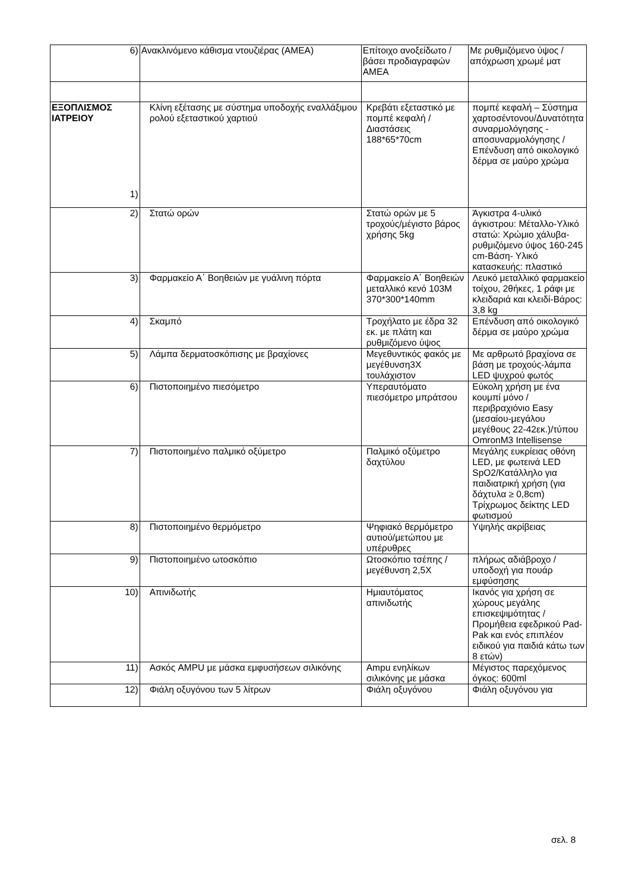| 6) | Ανακλινόμενο κάθισμα ντουζιέρας (ΑΜΕΑ) | Επίτοιχο ανοξείδωτο /βάσει προδιαγραφών ΑΜΕΑ | Με ρυθμιζόμενο ύψος / απόχρωση χρωμέ ματ |
| ΕΞΟΠΛΙΣΜΟΣ ΙΑΤΡΕΙΟΥ 1) | Κλίνη εξέτασης με σύστημα υποδοχής εναλλάξιμου ρολού εξεταστικού χαρτιού | Κρεβάτι εξεταστικό με πομπέ κεφαλή /Διαστάσεις 188*65*70cm | πομπέ κεφαλή – Σύστημα χαρτοσέντονου/Δυνατότητα συναρμολόγησης - αποσυναρμολόγησης /Επένδυση από οικολογικό δέρμα σε μαύρο χρώμα |
| 2) | Στατώ ορών | Στατώ ορών με 5 τροχούς/μέγιστο βάρος χρήσης 5kg | Άγκιστρα 4-υλικό άγκιστρου: Μέταλλο-Υλικό στατώ: Χρώμιο χάλυβα-ρυθμιζόμενο ύψος 160-245 cm-Βάση- Υλικό κατασκευής: πλαστικό |
| 3) | Φαρμακείο Α΄ Βοηθειών με γυάλινη πόρτα | Φαρμακείο Α΄ Βοηθειών μεταλλικό κενό 103Μ 370*300*140mm | Λευκό μεταλλικό φαρμακείο τοίχου, 2θήκες, 1 ράφι με κλειδαριά και κλειδί-Βάρος: 3,8 kg |
| 4) | Σκαμπό | Τροχήλατο με έδρα 32 εκ. με πλάτη και ρυθμιζόμενο ύψος | Επένδυση από οικολογικό δέρμα σε μαύρο χρώμα |
| 5) | Λάμπα δερματοσκόπισης με βραχίονες | Μεγεθυντικός φακός με μεγέθυνση3Χ τουλάχιστον | Με αρθρωτό βραχίονα σε βάση με τροχούς-λάμπα LED ψυχρού φωτός |
| 6) | Πιστοποιημένο πιεσόμετρο | Υπεραυτόματο πιεσόμετρο μπράτσου | Εύκολη χρήση με ένα κουμπί μόνο /περιβραχιόνιο Easy (μεσαίου-μεγάλου μεγέθους 22-42εκ.)/τύπου OmronM3 Intellisense |
| 7) | Πιστοποιημένο παλμικό οξύμετρο | Παλμικό οξύμετρο δαχτύλου | Μεγάλης ευκρίειας οθόνη LED, με φωτεινά LED SpO2/Κατάλληλο για παιδιατρική χρήση (για δάχτυλα ≥ 0,8cm) Τρίχρωμος δείκτης LED φωτισμού |
| 8) | Πιστοποιημένο θερμόμετρο | Ψηφιακό θερμόμετρο αυτιού/μετώπου με υπέρυθρες | Υψηλής ακρίβειας |
| 9) | Πιστοποιημένο ωτοσκόπιο | Ωτοσκόπιο τσέπης /μεγέθυνση 2,5Χ | πλήρως αδιάβροχο /υποδοχή για πουάρ εμφύσησης |
| 10) | Απινιδωτής | Ημιαυτόματος απινιδωτής | Ικανός για χρήση σε χώρους μεγάλης επισκεψιμότητας /Προμήθεια εφεδρικού Pad-Pak και ενός επιπλέον ειδικού για παιδιά κάτω των 8 ετών) |
| 11) | Ασκός AMPU με μάσκα εμφυσήσεων σιλικόνης | Ampu ενηλίκων σιλικόνης με μάσκα | Μέγιστος παρεχόμενος όγκος: 600ml |
| 12) | Φιάλη οξυγόνου των 5 λίτρων | Φιάλη οξυγόνου | Φιάλη οξυγόνου για |
σελ. 8